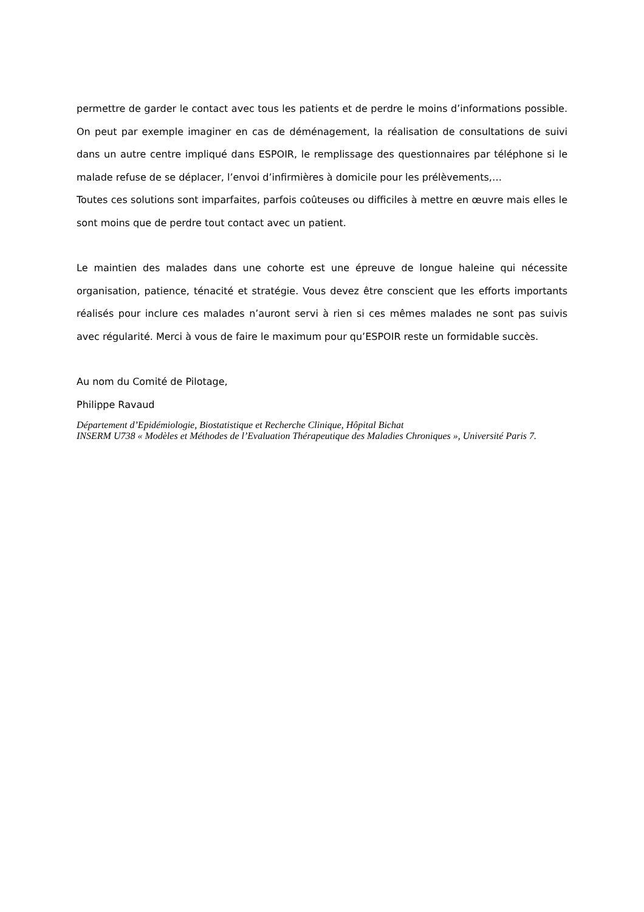permettre de garder le contact avec tous les patients et de perdre le moins d’informations possible. On peut par exemple imaginer en cas de déménagement, la réalisation de consultations de suivi dans un autre centre impliqué dans ESPOIR, le remplissage des questionnaires par téléphone si le malade refuse de se déplacer, l’envoi d’infirmières à domicile pour les prélèvements,…
Toutes ces solutions sont imparfaites, parfois coûteuses ou difficiles à mettre en œuvre mais elles le sont moins que de perdre tout contact avec un patient.
Le maintien des malades dans une cohorte est une épreuve de longue haleine qui nécessite organisation, patience, ténacité et stratégie. Vous devez être conscient que les efforts importants réalisés pour inclure ces malades n’auront servi à rien si ces mêmes malades ne sont pas suivis avec régularité. Merci à vous de faire le maximum pour qu’ESPOIR reste un formidable succès.
Au nom du Comité de Pilotage,
Philippe Ravaud
Département d’Epidémiologie, Biostatistique et Recherche Clinique, Hôpital Bichat
INSERM U738 « Modèles et Méthodes de l’Evaluation Thérapeutique des Maladies Chroniques », Université Paris 7.